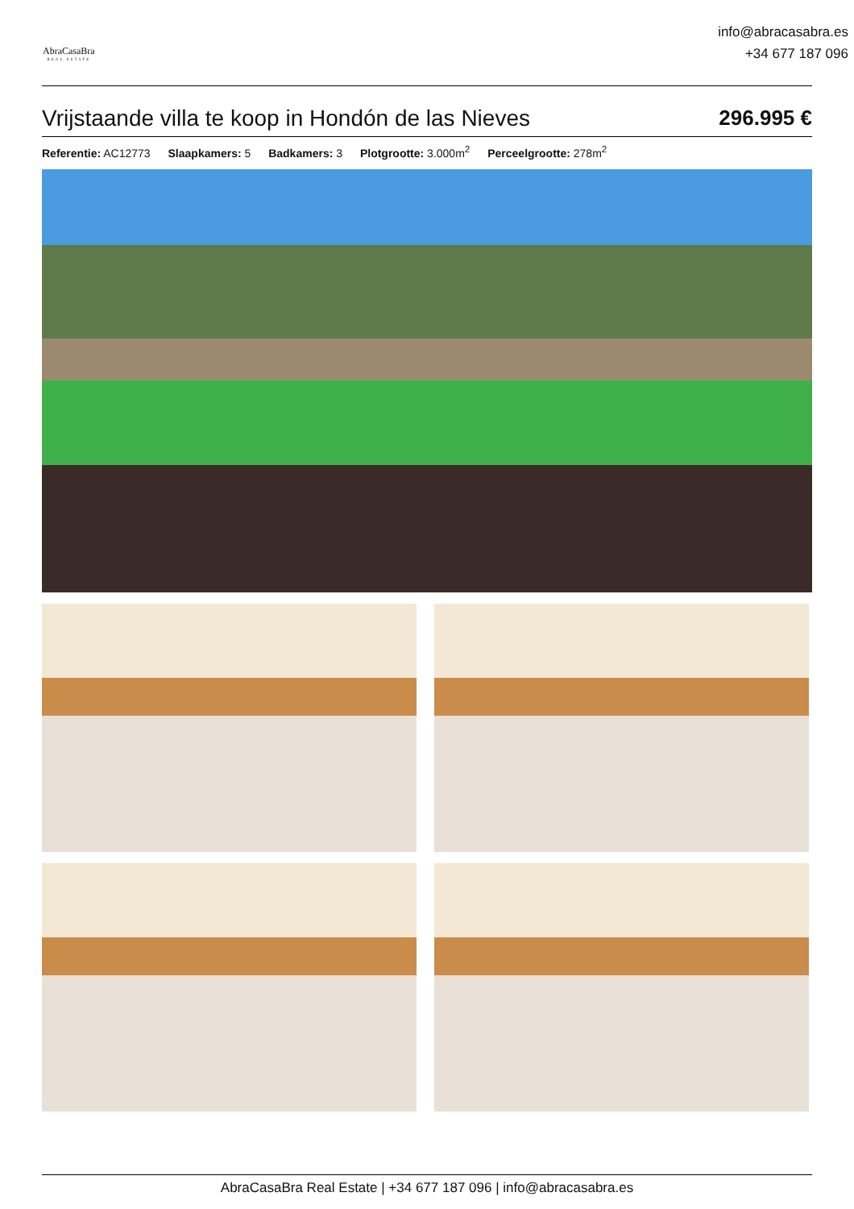AbraCasaBra
REAL ESTATE
info@abracasabra.es
+34 677 187 096
Vrijstaande villa te koop in Hondón de las Nieves 296.995 €
Referentie: AC12773 Slaapkamers: 5 Badkamers: 3 Plotgrootte: 3.000m<sup>2</sup> Perceelgrootte: 278m<sup>2</sup>
AbraCasaBra Real Estate | +34 677 187 096 | info@abracasabra.es